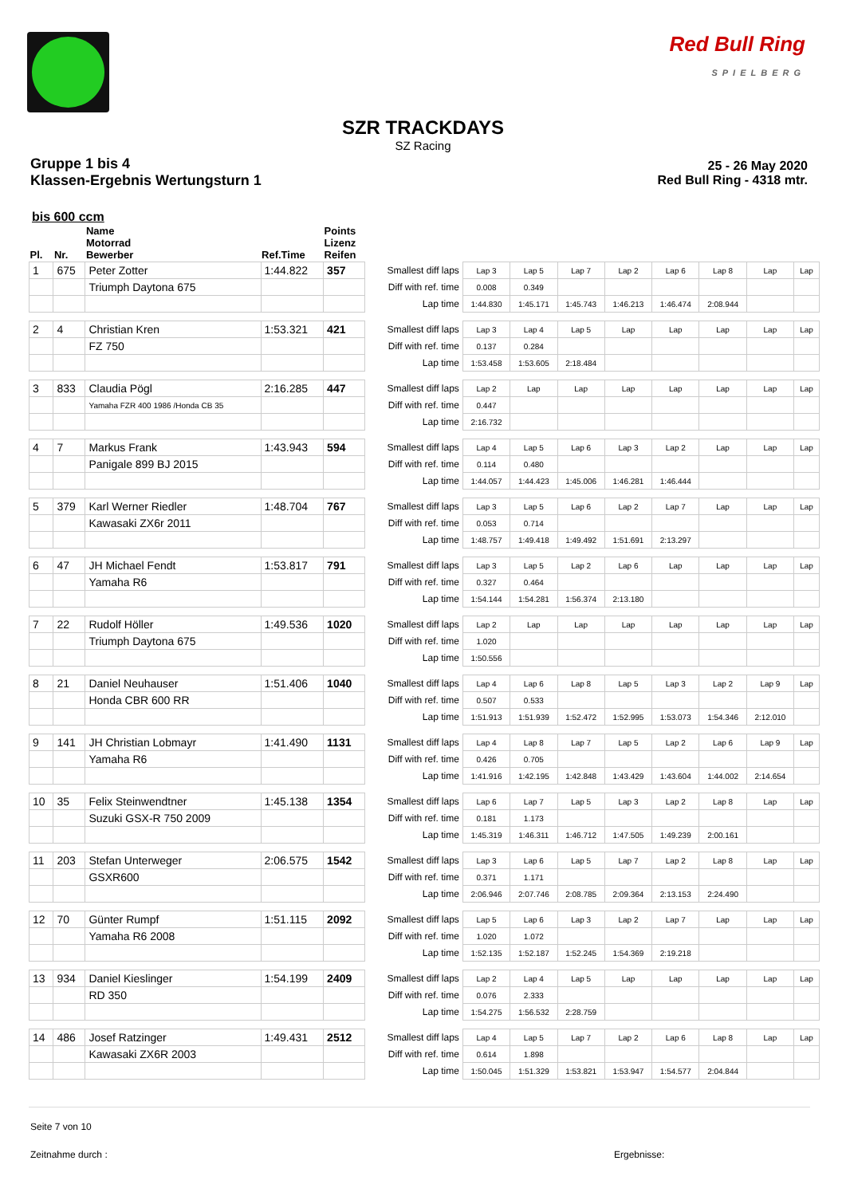Red Bull Ring
SPIELBERG
SZR TRACKDAYS
SZ Racing
Gruppe 1 bis 4
Klassen-Ergebnis Wertungsturn 1
25 - 26 May 2020
Red Bull Ring - 4318 mtr.
bis 600 ccm
| Pl. | Nr. | Name Motorrad Bewerber | Ref.Time | Points Lizenz Reifen | | | | | | | | | |
| --- | --- | --- | --- | --- | --- | --- | --- | --- | --- | --- | --- | --- | --- |
| 1 | 675 | Peter Zotter | 1:44.822 | 357 | Smallest diff laps | Lap 3 | Lap 5 | Lap 7 | Lap 2 | Lap 6 | Lap 8 | Lap | Lap |
| | | Triumph Daytona 675 | | | Diff with ref. time | 0.008 | 0.349 | | | | | | |
| | | | | | Lap time | 1:44.830 | 1:45.171 | 1:45.743 | 1:46.213 | 1:46.474 | 2:08.944 | | |
| 2 | 4 | Christian Kren | 1:53.321 | 421 | Smallest diff laps | Lap 3 | Lap 4 | Lap 5 | Lap | Lap | Lap | Lap | Lap |
| | | FZ 750 | | | Diff with ref. time | 0.137 | 0.284 | | | | | | |
| | | | | | Lap time | 1:53.458 | 1:53.605 | 2:18.484 | | | | | |
| 3 | 833 | Claudia Pögl | 2:16.285 | 447 | Smallest diff laps | Lap 2 | Lap | Lap | Lap | Lap | Lap | Lap | Lap |
| | | Yamaha FZR 400 1986 /Honda CB 35 | | | Diff with ref. time | 0.447 | | | | | | | |
| | | | | | Lap time | 2:16.732 | | | | | | | |
| 4 | 7 | Markus Frank | 1:43.943 | 594 | Smallest diff laps | Lap 4 | Lap 5 | Lap 6 | Lap 3 | Lap 2 | Lap | Lap | Lap |
| | | Panigale 899 BJ 2015 | | | Diff with ref. time | 0.114 | 0.480 | | | | | | |
| | | | | | Lap time | 1:44.057 | 1:44.423 | 1:45.006 | 1:46.281 | 1:46.444 | | | |
| 5 | 379 | Karl Werner Riedler | 1:48.704 | 767 | Smallest diff laps | Lap 3 | Lap 5 | Lap 6 | Lap 2 | Lap 7 | Lap | Lap | Lap |
| | | Kawasaki ZX6r 2011 | | | Diff with ref. time | 0.053 | 0.714 | | | | | | |
| | | | | | Lap time | 1:48.757 | 1:49.418 | 1:49.492 | 1:51.691 | 2:13.297 | | | |
| 6 | 47 | JH Michael Fendt | 1:53.817 | 791 | Smallest diff laps | Lap 3 | Lap 5 | Lap 2 | Lap 6 | Lap | Lap | Lap | Lap |
| | | Yamaha R6 | | | Diff with ref. time | 0.327 | 0.464 | | | | | | |
| | | | | | Lap time | 1:54.144 | 1:54.281 | 1:56.374 | 2:13.180 | | | | |
| 7 | 22 | Rudolf Höller | 1:49.536 | 1020 | Smallest diff laps | Lap 2 | Lap | Lap | Lap | Lap | Lap | Lap | Lap |
| | | Triumph Daytona 675 | | | Diff with ref. time | 1.020 | | | | | | | |
| | | | | | Lap time | 1:50.556 | | | | | | | |
| 8 | 21 | Daniel Neuhauser | 1:51.406 | 1040 | Smallest diff laps | Lap 4 | Lap 6 | Lap 8 | Lap 5 | Lap 3 | Lap 2 | Lap 9 | Lap |
| | | Honda CBR 600 RR | | | Diff with ref. time | 0.507 | 0.533 | | | | | | |
| | | | | | Lap time | 1:51.913 | 1:51.939 | 1:52.472 | 1:52.995 | 1:53.073 | 1:54.346 | 2:12.010 | |
| 9 | 141 | JH Christian Lobmayr | 1:41.490 | 1131 | Smallest diff laps | Lap 4 | Lap 8 | Lap 7 | Lap 5 | Lap 2 | Lap 6 | Lap 9 | Lap |
| | | Yamaha R6 | | | Diff with ref. time | 0.426 | 0.705 | | | | | | |
| | | | | | Lap time | 1:41.916 | 1:42.195 | 1:42.848 | 1:43.429 | 1:43.604 | 1:44.002 | 2:14.654 | |
| 10 | 35 | Felix Steinwendtner | 1:45.138 | 1354 | Smallest diff laps | Lap 6 | Lap 7 | Lap 5 | Lap 3 | Lap 2 | Lap 8 | Lap | Lap |
| | | Suzuki GSX-R 750 2009 | | | Diff with ref. time | 0.181 | 1.173 | | | | | | |
| | | | | | Lap time | 1:45.319 | 1:46.311 | 1:46.712 | 1:47.505 | 1:49.239 | 2:00.161 | | |
| 11 | 203 | Stefan Unterweger | 2:06.575 | 1542 | Smallest diff laps | Lap 3 | Lap 6 | Lap 5 | Lap 7 | Lap 2 | Lap 8 | Lap | Lap |
| | | GSXR600 | | | Diff with ref. time | 0.371 | 1.171 | | | | | | |
| | | | | | Lap time | 2:06.946 | 2:07.746 | 2:08.785 | 2:09.364 | 2:13.153 | 2:24.490 | | |
| 12 | 70 | Günter Rumpf | 1:51.115 | 2092 | Smallest diff laps | Lap 5 | Lap 6 | Lap 3 | Lap 2 | Lap 7 | Lap | Lap | Lap |
| | | Yamaha R6 2008 | | | Diff with ref. time | 1.020 | 1.072 | | | | | | |
| | | | | | Lap time | 1:52.135 | 1:52.187 | 1:52.245 | 1:54.369 | 2:19.218 | | | |
| 13 | 934 | Daniel Kieslinger | 1:54.199 | 2409 | Smallest diff laps | Lap 2 | Lap 4 | Lap 5 | Lap | Lap | Lap | Lap | Lap |
| | | RD 350 | | | Diff with ref. time | 0.076 | 2.333 | | | | | | |
| | | | | | Lap time | 1:54.275 | 1:56.532 | 2:28.759 | | | | | |
| 14 | 486 | Josef Ratzinger | 1:49.431 | 2512 | Smallest diff laps | Lap 4 | Lap 5 | Lap 7 | Lap 2 | Lap 6 | Lap 8 | Lap | Lap |
| | | Kawasaki ZX6R 2003 | | | Diff with ref. time | 0.614 | 1.898 | | | | | | |
| | | | | | Lap time | 1:50.045 | 1:51.329 | 1:53.821 | 1:53.947 | 1:54.577 | 2:04.844 | | |
Seite 7 von 10
Zeitnahme durch : Ergebnisse: